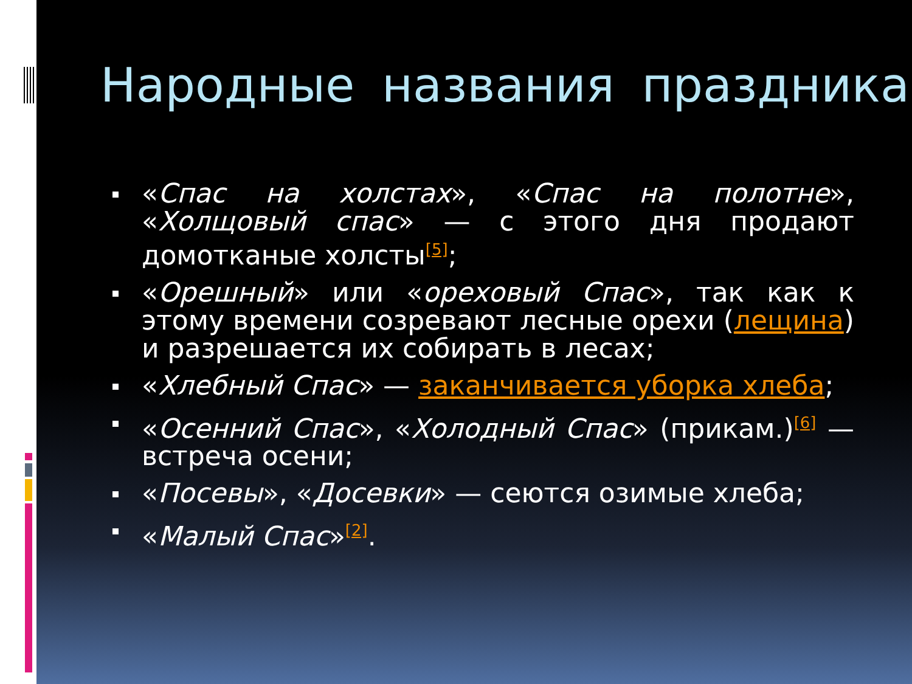Народные названия праздника
«Спас на холстах», «Спас на полотне», «Холщовый спас» — с этого дня продают домотканые холсты<sup>[5]</sup>;
«Орешный» или «ореховый Спас», так как к этому времени созревают лесные орехи (лещина) и разрешается их собирать в лесах;
«Хлебный Спас» — заканчивается уборка хлеба;
«Осенний Спас», «Холодный Спас» (прикам.)<sup>[6]</sup> — встреча осени;
«Посевы», «Досевки» — сеются озимые хлеба;
«Малый Спас»<sup>[2]</sup>.